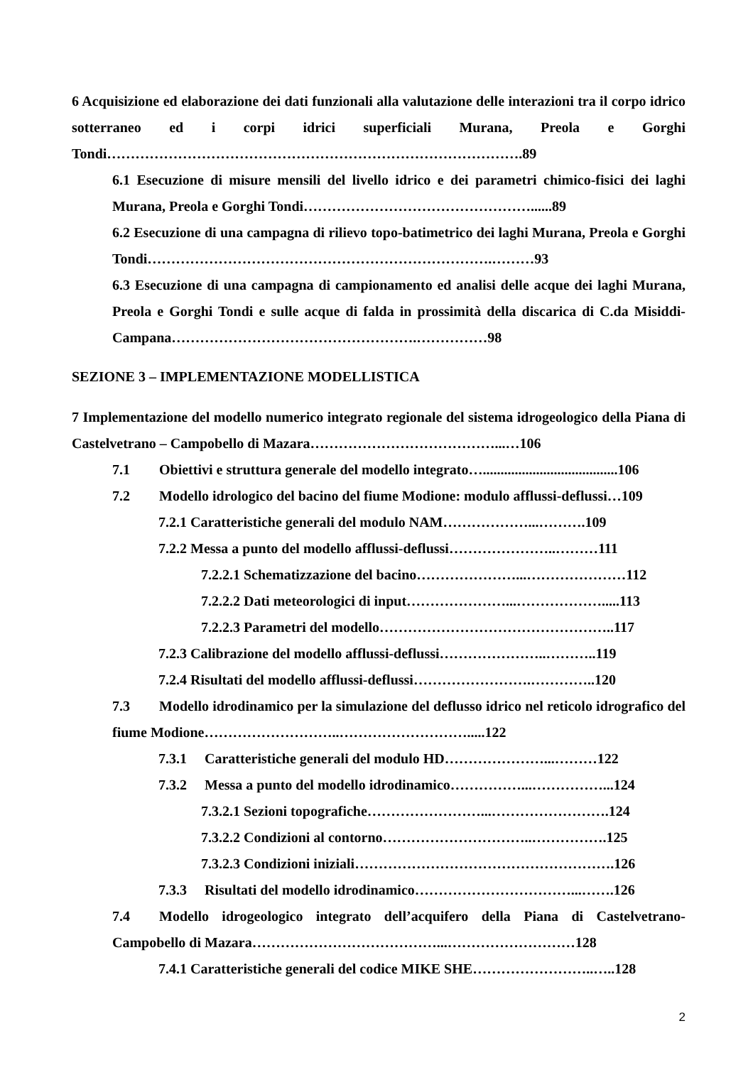6 Acquisizione ed elaborazione dei dati funzionali alla valutazione delle interazioni tra il corpo idrico sotterraneo ed i corpi idrici superficiali Murana, Preola e Gorghi Tondi…………………………………………………………………………….89
6.1 Esecuzione di misure mensili del livello idrico e dei parametri chimico-fisici dei laghi Murana, Preola e Gorghi Tondi…………………………………………......89
6.2 Esecuzione di una campagna di rilievo topo-batimetrico dei laghi Murana, Preola e Gorghi Tondi……………………………………………………………….………93
6.3 Esecuzione di una campagna di campionamento ed analisi delle acque dei laghi Murana, Preola e Gorghi Tondi e sulle acque di falda in prossimità della discarica di C.da Misiddi-Campana…………………………………………….……………98
SEZIONE 3 – IMPLEMENTAZIONE MODELLISTICA
7 Implementazione del modello numerico integrato regionale del sistema idrogeologico della Piana di Castelvetrano – Campobello di Mazara…………………………………...…106
7.1 Obiettivi e struttura generale del modello integrato…......................................106
7.2 Modello idrologico del bacino del fiume Modione: modulo afflussi-deflussi…109
7.2.1 Caratteristiche generali del modulo NAM………………...……….109
7.2.2 Messa a punto del modello afflussi-deflussi…………………..………111
7.2.2.1 Schematizzazione del bacino…………………...…………………112
7.2.2.2 Dati meteorologici di input…………………...……………….....113
7.2.2.3 Parametri del modello…………………………………………..117
7.2.3 Calibrazione del modello afflussi-deflussi…………………..………..119
7.2.4 Risultati del modello afflussi-deflussi…………………….…………..120
7.3 Modello idrodinamico per la simulazione del deflusso idrico nel reticolo idrografico del fiume Modione………………………..……………………….....122
7.3.1 Caratteristiche generali del modulo HD…………………...………122
7.3.2 Messa a punto del modello idrodinamico……………...……………...124
7.3.2.1 Sezioni topografiche……………………...…………………….124
7.3.2.2 Condizioni al contorno…………………………..…………….125
7.3.2.3 Condizioni iniziali……………………………………………….126
7.3.3 Risultati del modello idrodinamico……………………………...…….126
7.4 Modello idrogeologico integrato dell’acquifero della Piana di Castelvetrano-Campobello di Mazara…………………………………...………………………128
7.4.1 Caratteristiche generali del codice MIKE SHE……………………..…..128
2